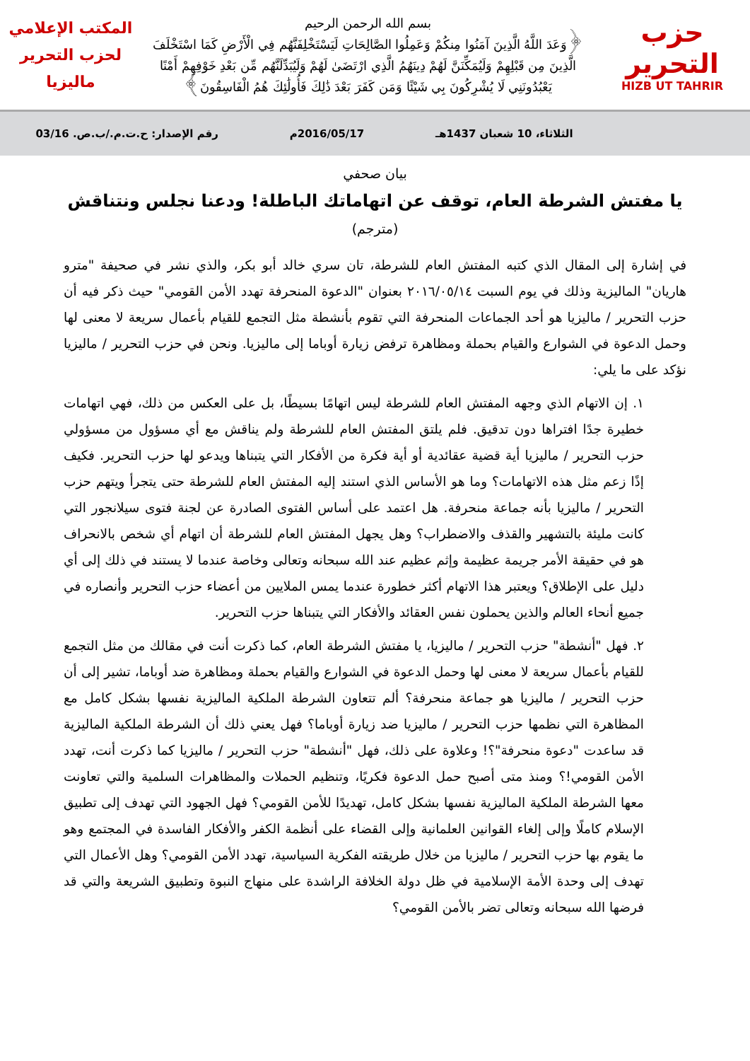حزب التحرير
HIZB UT TAHRIR
بسم الله الرحمن الرحيم
﴿وَعَدَ اللَّهُ الَّذِينَ آمَنُوا مِنكُمْ وَعَمِلُوا الصَّالِحَاتِ لَيَسْتَخْلِفَنَّهُم فِي الْأَرْضِ كَمَا اسْتَخْلَفَ الَّذِينَ مِن قَبْلِهِمْ وَلَيُمَكِّنَنَّ لَهُمْ دِينَهُمُ الَّذِي ارْتَضَىٰ لَهُمْ وَلَيُبَدِّلَنَّهُم مِّن بَعْدِ خَوْفِهِمْ أَمْنًا يَعْبُدُونَنِي لَا يُشْرِكُونَ بِي شَيْئًا وَمَن كَفَرَ بَعْدَ ذَٰلِكَ فَأُولَٰئِكَ هُمُ الْفَاسِقُونَ﴾
المكتب الإعلامي
لحزب التحرير
ماليزيا
الثلاثاء، 10 شعبان 1437هـ 2016/05/17م رقم الإصدار: ح.ت.م./ب.ص. 03/16
بيان صحفي
يا مفتش الشرطة العام، توقف عن اتهاماتك الباطلة! ودعنا نجلس ونتناقش
(مترجم)
في إشارة إلى المقال الذي كتبه المفتش العام للشرطة، تان سري خالد أبو بكر، والذي نشر في صحيفة "مترو هاريان" الماليزية وذلك في يوم السبت ٢٠١٦/٠٥/١٤ بعنوان "الدعوة المنحرفة تهدد الأمن القومي" حيث ذكر فيه أن حزب التحرير / ماليزيا هو أحد الجماعات المنحرفة التي تقوم بأنشطة مثل التجمع للقيام بأعمال سريعة لا معنى لها وحمل الدعوة في الشوارع والقيام بحملة ومظاهرة ترفض زيارة أوباما إلى ماليزيا. ونحن في حزب التحرير / ماليزيا نؤكد على ما يلي:
١. إن الاتهام الذي وجهه المفتش العام للشرطة ليس اتهامًا بسيطًا، بل على العكس من ذلك، فهي اتهامات خطيرة جدًا افتراها دون تدقيق. فلم يلتق المفتش العام للشرطة ولم يناقش مع أي مسؤول من مسؤولي حزب التحرير / ماليزيا أية قضية عقائدية أو أية فكرة من الأفكار التي يتبناها ويدعو لها حزب التحرير. فكيف إذًا زعم مثل هذه الاتهامات؟ وما هو الأساس الذي استند إليه المفتش العام للشرطة حتى يتجرأ ويتهم حزب التحرير / ماليزيا بأنه جماعة منحرفة. هل اعتمد على أساس الفتوى الصادرة عن لجنة فتوى سيلانجور التي كانت مليئة بالتشهير والقذف والاضطراب؟ وهل يجهل المفتش العام للشرطة أن اتهام أي شخص بالانحراف هو في حقيقة الأمر جريمة عظيمة وإثم عظيم عند الله سبحانه وتعالى وخاصة عندما لا يستند في ذلك إلى أي دليل على الإطلاق؟ ويعتبر هذا الاتهام أكثر خطورة عندما يمس الملايين من أعضاء حزب التحرير وأنصاره في جميع أنحاء العالم والذين يحملون نفس العقائد والأفكار التي يتبناها حزب التحرير.
٢. فهل "أنشطة" حزب التحرير / ماليزيا، يا مفتش الشرطة العام، كما ذكرت أنت في مقالك من مثل التجمع للقيام بأعمال سريعة لا معنى لها وحمل الدعوة في الشوارع والقيام بحملة ومظاهرة ضد أوباما، تشير إلى أن حزب التحرير / ماليزيا هو جماعة منحرفة؟ ألم تتعاون الشرطة الملكية الماليزية نفسها بشكل كامل مع المظاهرة التي نظمها حزب التحرير / ماليزيا ضد زيارة أوباما؟ فهل يعني ذلك أن الشرطة الملكية الماليزية قد ساعدت "دعوة منحرفة"؟! وعلاوة على ذلك، فهل "أنشطة" حزب التحرير / ماليزيا كما ذكرت أنت، تهدد الأمن القومي!؟ ومنذ متى أصبح حمل الدعوة فكريًا، وتنظيم الحملات والمظاهرات السلمية والتي تعاونت معها الشرطة الملكية الماليزية نفسها بشكل كامل، تهديدًا للأمن القومي؟ فهل الجهود التي تهدف إلى تطبيق الإسلام كاملًا وإلى إلغاء القوانين العلمانية وإلى القضاء على أنظمة الكفر والأفكار الفاسدة في المجتمع وهو ما يقوم بها حزب التحرير / ماليزيا من خلال طريقته الفكرية السياسية، تهدد الأمن القومي؟ وهل الأعمال التي تهدف إلى وحدة الأمة الإسلامية في ظل دولة الخلافة الراشدة على منهاج النبوة وتطبيق الشريعة والتي قد فرضها الله سبحانه وتعالى تضر بالأمن القومي؟